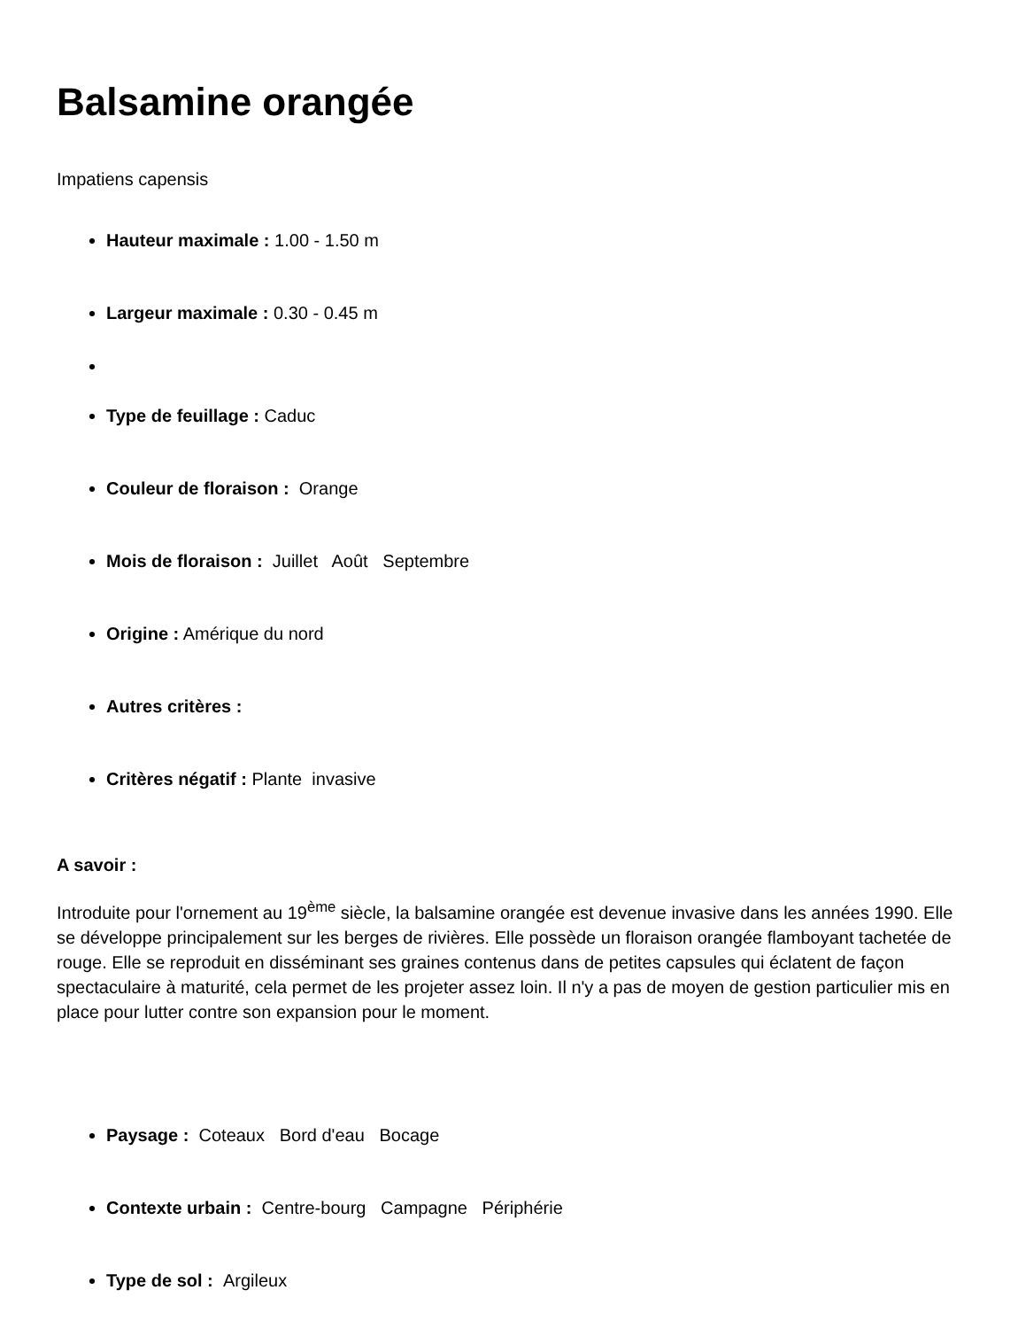Balsamine orangée
Impatiens capensis
Hauteur maximale : 1.00 - 1.50 m
Largeur maximale : 0.30 - 0.45 m
Type de feuillage : Caduc
Couleur de floraison : Orange
Mois de floraison : Juillet Août Septembre
Origine : Amérique du nord
Autres critères :
Critères négatif : Plante invasive
A savoir :
Introduite pour l'ornement au 19<sup>ème</sup> siècle, la balsamine orangée est devenue invasive dans les années 1990. Elle se développe principalement sur les berges de rivières. Elle possède un floraison orangée flamboyant tachetée de rouge. Elle se reproduit en disséminant ses graines contenus dans de petites capsules qui éclatent de façon spectaculaire à maturité, cela permet de les projeter assez loin. Il n'y a pas de moyen de gestion particulier mis en place pour lutter contre son expansion pour le moment.
Paysage : Coteaux Bord d'eau Bocage
Contexte urbain : Centre-bourg Campagne Périphérie
Type de sol : Argileux